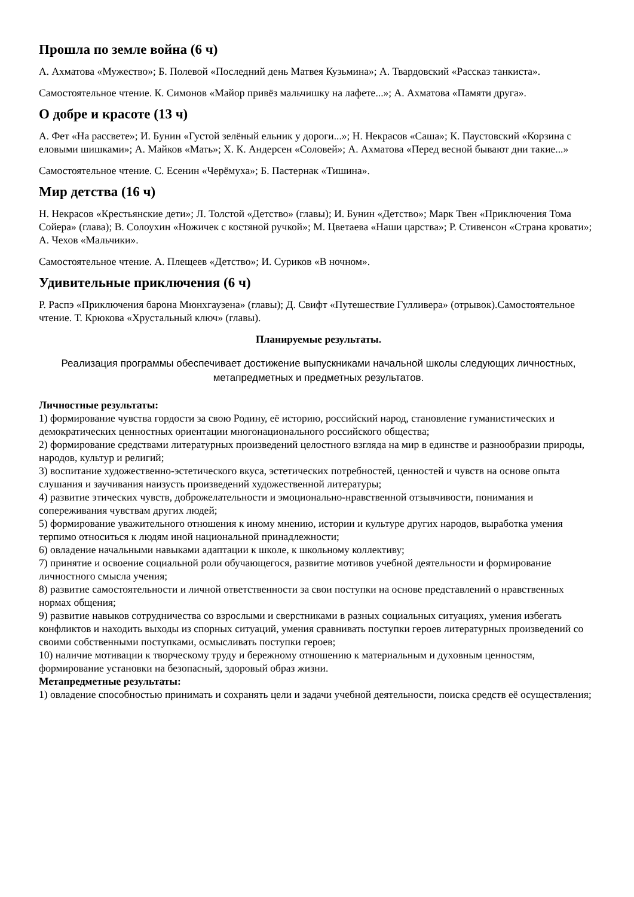Прошла по земле война (6 ч)
А. Ахматова «Мужество»; Б. Полевой «Последний день Матвея Кузьмина»; А. Твардовский «Рассказ танкиста».
Самостоятельное чтение. К. Симонов «Майор привёз мальчишку на лафете...»; А. Ахматова «Памяти друга».
О добре и красоте (13 ч)
А. Фет «На рассвете»; И. Бунин «Густой зелёный ельник у дороги...»; Н. Некрасов «Саша»; К. Паустовский «Корзина с еловыми шишками»; А. Майков «Мать»; Х. К. Андерсен «Соловей»; А. Ахматова «Перед весной бывают дни такие...»
Самостоятельное чтение. С. Есенин «Черёмуха»; Б. Пастернак «Тишина».
Мир детства (16 ч)
Н. Некрасов «Крестьянские дети»; Л. Толстой «Детство» (главы); И. Бунин «Детство»; Марк Твен «Приключения Тома Сойера» (глава); В. Солоухин «Ножичек с костяной ручкой»; М. Цветаева «Наши царства»; Р. Стивенсон «Страна кровати»; А. Чехов «Мальчики».
Самостоятельное чтение. А. Плещеев «Детство»; И. Суриков «В ночном».
Удивительные приключения (6 ч)
Р. Распэ «Приключения барона Мюнхгаузена» (главы); Д. Свифт «Путешествие Гулливера» (отрывок).Самостоятельное чтение. Т. Крюкова «Хрустальный ключ» (главы).
Планируемые результаты.
Реализация программы обеспечивает достижение выпускниками начальной школы следующих личностных, метапредметных и предметных результатов.
Личностные результаты:
1) формирование чувства гордости за свою Родину, её историю, российский народ, становление гуманистических и демократических ценностных ориентации многонационального российского общества;
2) формирование средствами литературных произведений целостного взгляда на мир в единстве и разнообразии природы, народов, культур и религий;
3) воспитание художественно-эстетического вкуса, эстетических потребностей, ценностей и чувств на основе опыта слушания и заучивания наизусть произведений художественной литературы;
4) развитие этических чувств, доброжелательности и эмоционально-нравственной отзывчивости, понимания и сопереживания чувствам других людей;
5) формирование уважительного отношения к иному мнению, истории и культуре других народов, выработка умения терпимо относиться к людям иной национальной принадлежности;
6) овладение начальными навыками адаптации к школе, к школьному коллективу;
7) принятие и освоение социальной роли обучающегося, развитие мотивов учебной деятельности и формирование личностного смысла учения;
8) развитие самостоятельности и личной ответственности за свои поступки на основе представлений о нравственных нормах общения;
9) развитие навыков сотрудничества со взрослыми и сверстниками в разных социальных ситуациях, умения избегать конфликтов и находить выходы из спорных ситуаций, умения сравнивать поступки героев литературных произведений со своими собственными поступками, осмысливать поступки героев;
10) наличие мотивации к творческому труду и бережному отношению к материальным и духовным ценностям, формирование установки на безопасный, здоровый образ жизни.
Метапредметные результаты:
1) овладение способностью принимать и сохранять цели и задачи учебной деятельности, поиска средств её осуществления;